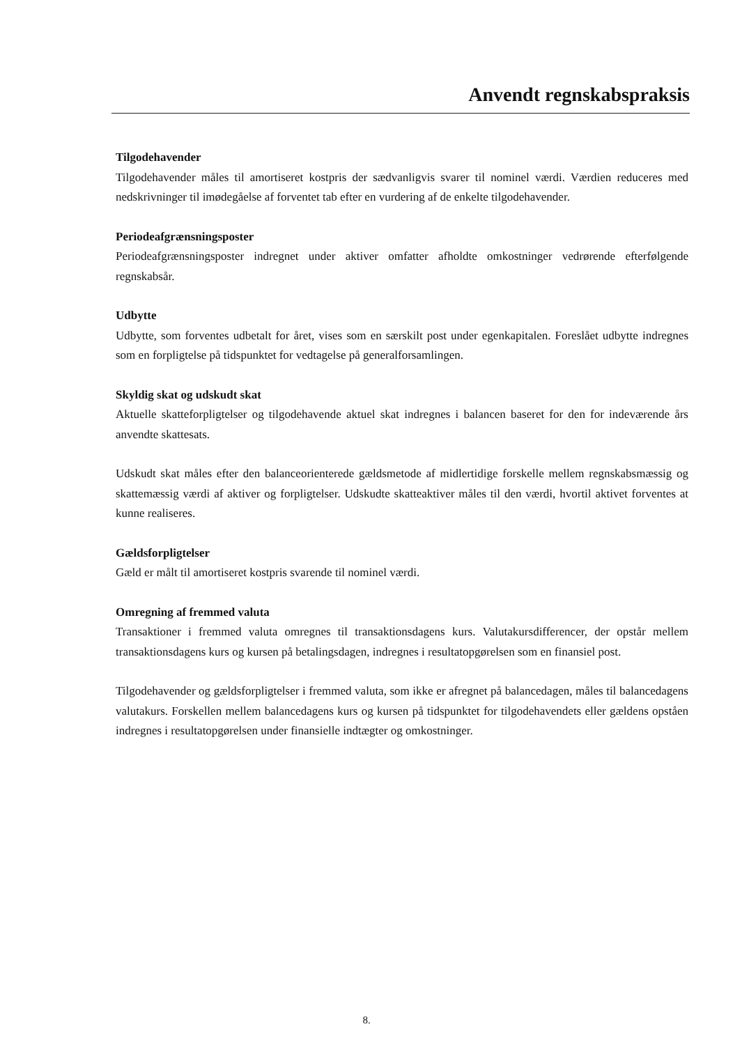Anvendt regnskabspraksis
Tilgodehavender
Tilgodehavender måles til amortiseret kostpris der sædvanligvis svarer til nominel værdi. Værdien reduceres med nedskrivninger til imødegåelse af forventet tab efter en vurdering af de enkelte tilgodehavender.
Periodeafgrænsningsposter
Periodeafgrænsningsposter indregnet under aktiver omfatter afholdte omkostninger vedrørende efterfølgende regnskabsår.
Udbytte
Udbytte, som forventes udbetalt for året, vises som en særskilt post under egenkapitalen. Foreslået udbytte indregnes som en forpligtelse på tidspunktet for vedtagelse på generalforsamlingen.
Skyldig skat og udskudt skat
Aktuelle skatteforpligtelser og tilgodehavende aktuel skat indregnes i balancen baseret for den for indeværende års anvendte skattesats.
Udskudt skat måles efter den balanceorienterede gældsmetode af midlertidige forskelle mellem regnskabsmæssig og skattemæssig værdi af aktiver og forpligtelser. Udskudte skatteaktiver måles til den værdi, hvortil aktivet forventes at kunne realiseres.
Gældsforpligtelser
Gæld er målt til amortiseret kostpris svarende til nominel værdi.
Omregning af fremmed valuta
Transaktioner i fremmed valuta omregnes til transaktionsdagens kurs. Valutakursdifferencer, der opstår mellem transaktionsdagens kurs og kursen på betalingsdagen, indregnes i resultatopgørelsen som en finansiel post.
Tilgodehavender og gældsforpligtelser i fremmed valuta, som ikke er afregnet på balancedagen, måles til balancedagens valutakurs. Forskellen mellem balancedagens kurs og kursen på tidspunktet for tilgodehavendets eller gældens opståen indregnes i resultatopgørelsen under finansielle indtægter og omkostninger.
8.